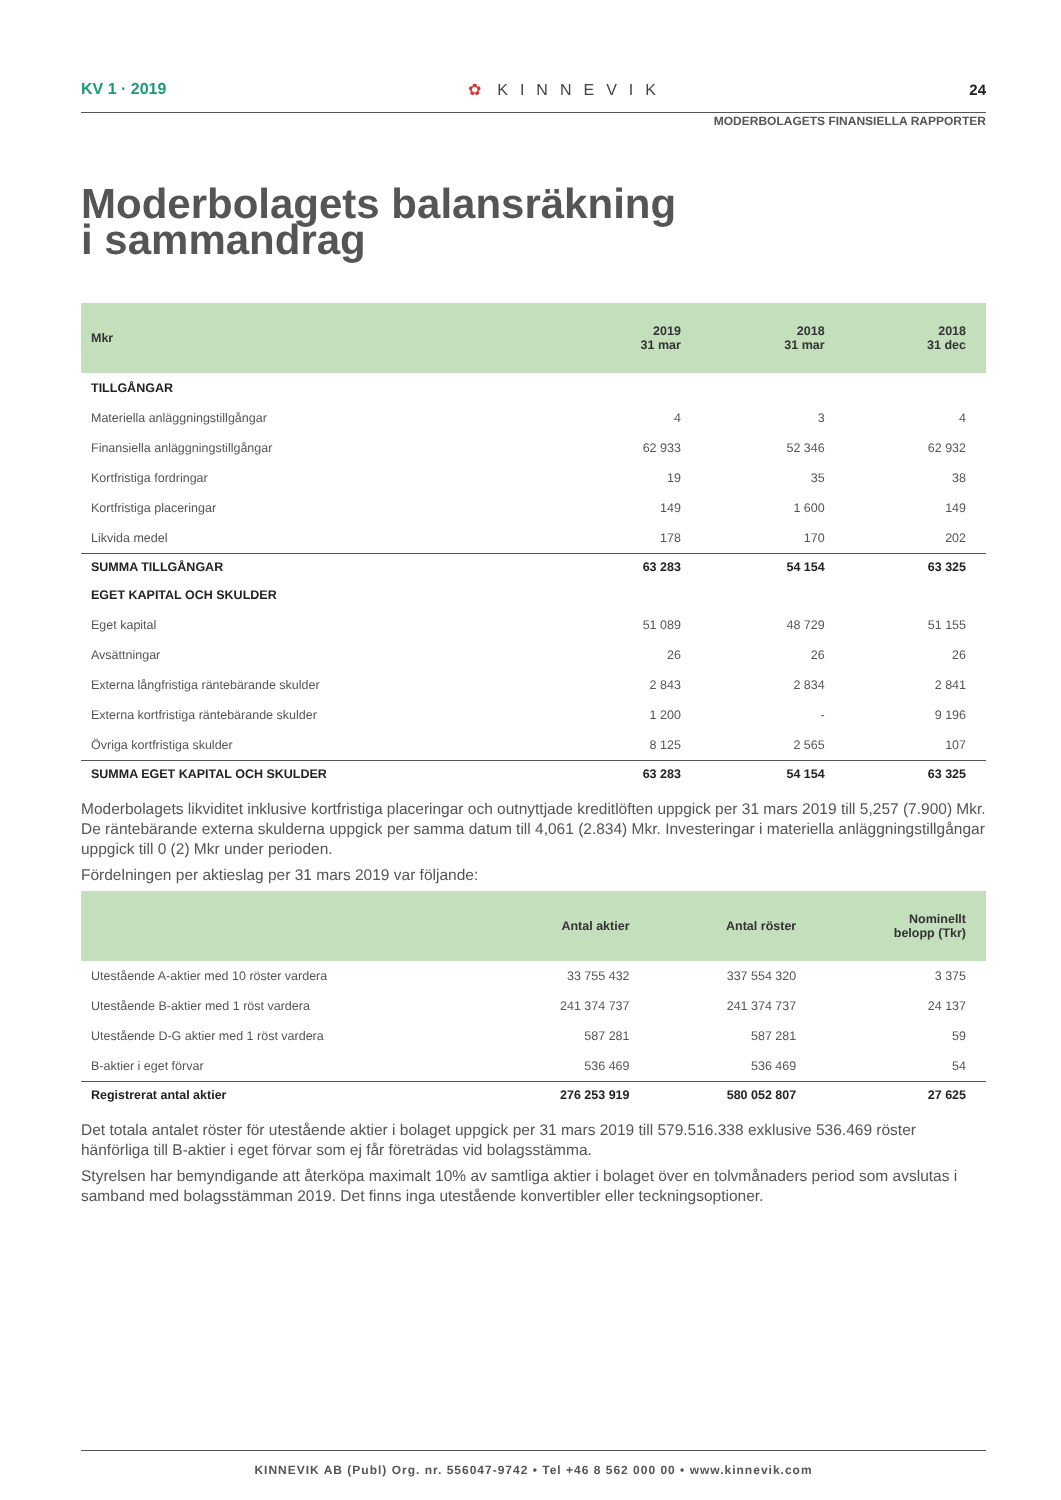KV 1 · 2019 ✿ KINNEVIK 24
MODERBOLAGETS FINANSIELLA RAPPORTER
Moderbolagets balansräkning
i sammandrag
| Mkr | 2019 31 mar | 2018 31 mar | 2018 31 dec |
| --- | --- | --- | --- |
| TILLGÅNGAR | | | |
| Materiella anläggningstillgångar | 4 | 3 | 4 |
| Finansiella anläggningstillgångar | 62 933 | 52 346 | 62 932 |
| Kortfristiga fordringar | 19 | 35 | 38 |
| Kortfristiga placeringar | 149 | 1 600 | 149 |
| Likvida medel | 178 | 170 | 202 |
| SUMMA TILLGÅNGAR | 63 283 | 54 154 | 63 325 |
| EGET KAPITAL OCH SKULDER | | | |
| Eget kapital | 51 089 | 48 729 | 51 155 |
| Avsättningar | 26 | 26 | 26 |
| Externa långfristiga räntebärande skulder | 2 843 | 2 834 | 2 841 |
| Externa kortfristiga räntebärande skulder | 1 200 | - | 9 196 |
| Övriga kortfristiga skulder | 8 125 | 2 565 | 107 |
| SUMMA EGET KAPITAL OCH SKULDER | 63 283 | 54 154 | 63 325 |
Moderbolagets likviditet inklusive kortfristiga placeringar och outnyttjade kreditlöften uppgick per 31 mars 2019 till 5,257 (7.900) Mkr. De räntebärande externa skulderna uppgick per samma datum till 4,061 (2.834) Mkr. Investeringar i materiella anläggningstillgångar uppgick till 0 (2) Mkr under perioden.
Fördelningen per aktieslag per 31 mars 2019 var följande:
| | Antal aktier | Antal röster | Nominellt belopp (Tkr) |
| --- | --- | --- | --- |
| Utestående A-aktier med 10 röster vardera | 33 755 432 | 337 554 320 | 3 375 |
| Utestående B-aktier med 1 röst vardera | 241 374 737 | 241 374 737 | 24 137 |
| Utestående D-G aktier med 1 röst vardera | 587 281 | 587 281 | 59 |
| B-aktier i eget förvar | 536 469 | 536 469 | 54 |
| Registrerat antal aktier | 276 253 919 | 580 052 807 | 27 625 |
Det totala antalet röster för utestående aktier i bolaget uppgick per 31 mars 2019 till 579.516.338 exklusive 536.469 röster hänförliga till B-aktier i eget förvar som ej får företrädas vid bolagsstämma.
Styrelsen har bemyndigande att återköpa maximalt 10% av samtliga aktier i bolaget över en tolvmånaders period som avslutas i samband med bolagsstämman 2019. Det finns inga utestående konvertibler eller teckningsoptioner.
KINNEVIK AB (Publ) Org. nr. 556047-9742 • Tel +46 8 562 000 00 • www.kinnevik.com